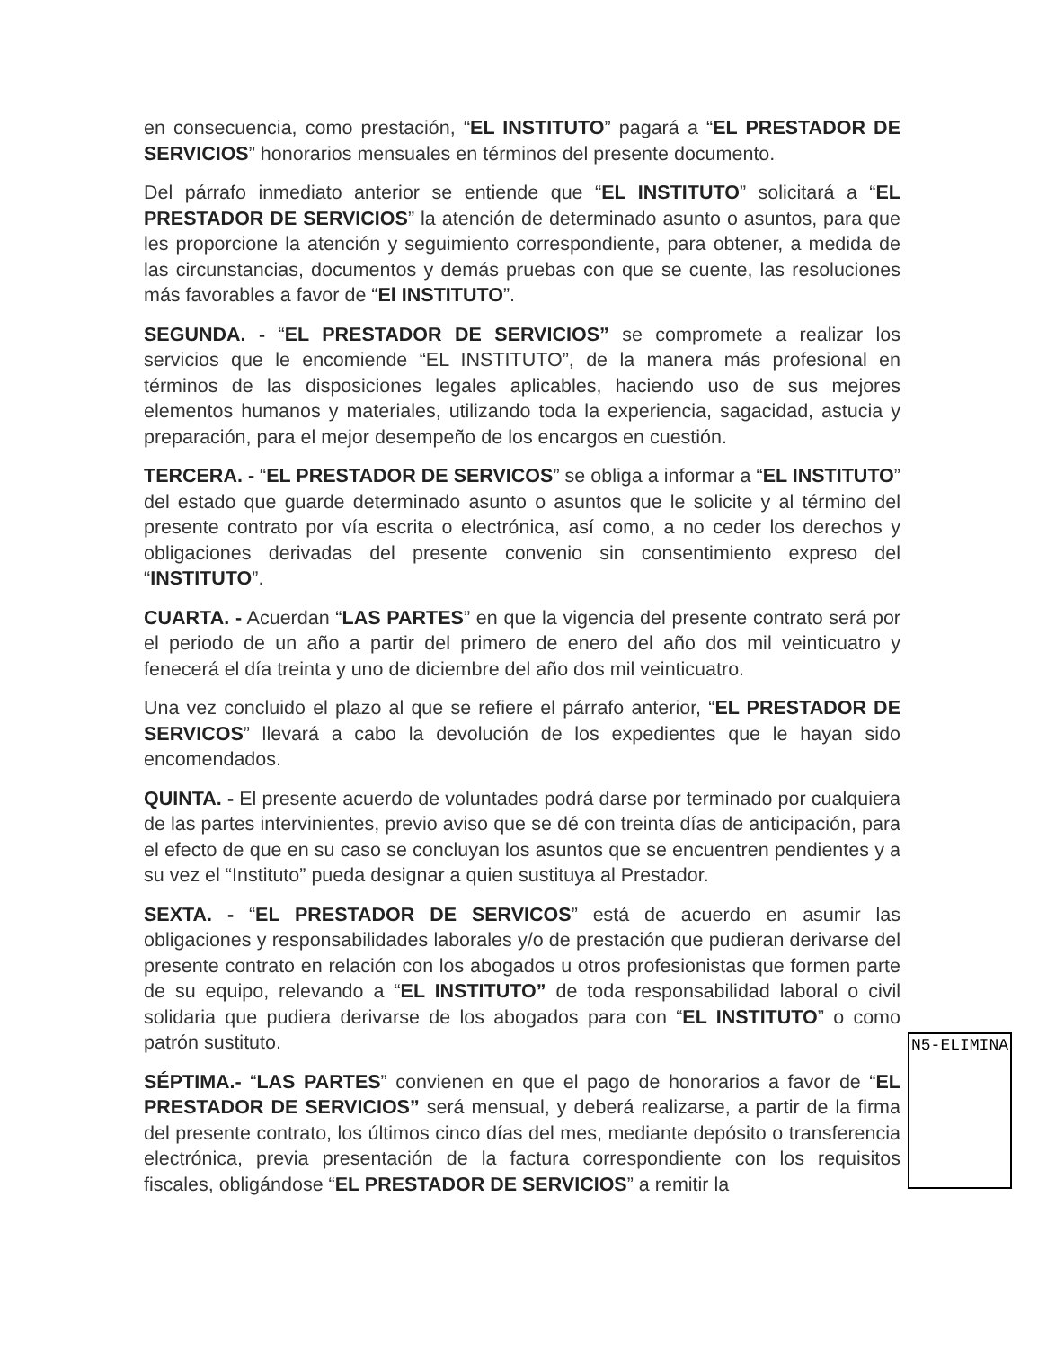en consecuencia, como prestación, “EL INSTITUTO” pagará a “EL PRESTADOR DE SERVICIOS” honorarios mensuales en términos del presente documento.
Del párrafo inmediato anterior se entiende que “EL INSTITUTO” solicitará a “EL PRESTADOR DE SERVICIOS” la atención de determinado asunto o asuntos, para que les proporcione la atención y seguimiento correspondiente, para obtener, a medida de las circunstancias, documentos y demás pruebas con que se cuente, las resoluciones más favorables a favor de “El INSTITUTO”.
SEGUNDA. - “EL PRESTADOR DE SERVICIOS” se compromete a realizar los servicios que le encomiende “EL INSTITUTO”, de la manera más profesional en términos de las disposiciones legales aplicables, haciendo uso de sus mejores elementos humanos y materiales, utilizando toda la experiencia, sagacidad, astucia y preparación, para el mejor desempeño de los encargos en cuestión.
TERCERA. - “EL PRESTADOR DE SERVICOS” se obliga a informar a “EL INSTITUTO” del estado que guarde determinado asunto o asuntos que le solicite y al término del presente contrato por vía escrita o electrónica, así como, a no ceder los derechos y obligaciones derivadas del presente convenio sin consentimiento expreso del “INSTITUTO”.
CUARTA. - Acuerdan “LAS PARTES” en que la vigencia del presente contrato será por el periodo de un año a partir del primero de enero del año dos mil veinticuatro y fenecerá el día treinta y uno de diciembre del año dos mil veinticuatro.
Una vez concluido el plazo al que se refiere el párrafo anterior, “EL PRESTADOR DE SERVICOS” llevará a cabo la devolución de los expedientes que le hayan sido encomendados.
QUINTA. - El presente acuerdo de voluntades podrá darse por terminado por cualquiera de las partes intervinientes, previo aviso que se dé con treinta días de anticipación, para el efecto de que en su caso se concluyan los asuntos que se encuentren pendientes y a su vez el “Instituto” pueda designar a quien sustituya al Prestador.
SEXTA. - “EL PRESTADOR DE SERVICOS” está de acuerdo en asumir las obligaciones y responsabilidades laborales y/o de prestación que pudieran derivarse del presente contrato en relación con los abogados u otros profesionistas que formen parte de su equipo, relevando a “EL INSTITUTO” de toda responsabilidad laboral o civil solidaria que pudiera derivarse de los abogados para con “EL INSTITUTO” o como patrón sustituto.
SÉPTIMA.- “LAS PARTES” convienen en que el pago de honorarios a favor de “EL PRESTADOR DE SERVICIOS” será mensual, y deberá realizarse, a partir de la firma del presente contrato, los últimos cinco días del mes, mediante depósito o transferencia electrónica, previa presentación de la factura correspondiente con los requisitos fiscales, obligándose “EL PRESTADOR DE SERVICIOS” a remitir la
N5-ELIMINA